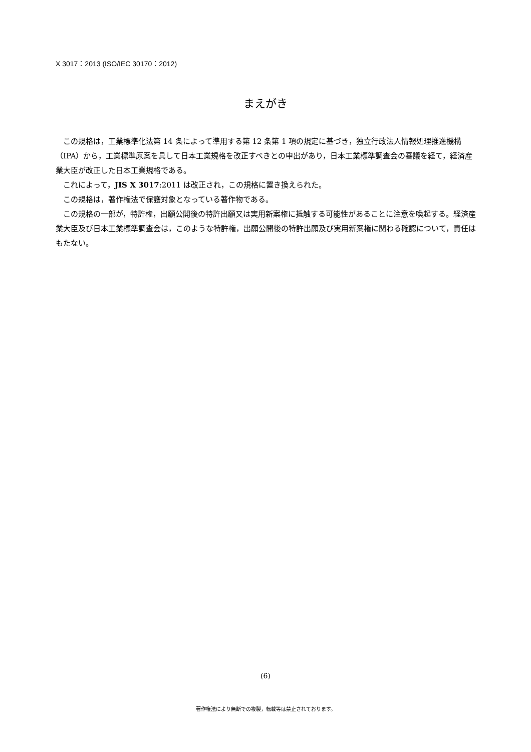X 3017：2013 (ISO/IEC 30170：2012)
まえがき
この規格は，工業標準化法第 14 条によって準用する第 12 条第 1 項の規定に基づき，独立行政法人情報処理推進機構（IPA）から，工業標準原案を具して日本工業規格を改正すべきとの申出があり，日本工業標準調査会の審議を経て，経済産業大臣が改正した日本工業規格である。
これによって，JIS X 3017:2011 は改正され，この規格に置き換えられた。
この規格は，著作権法で保護対象となっている著作物である。
この規格の一部が，特許権，出願公開後の特許出願又は実用新案権に抵触する可能性があることに注意を喚起する。経済産業大臣及び日本工業標準調査会は，このような特許権，出願公開後の特許出願及び実用新案権に関わる確認について，責任はもたない。
(6)
著作権法により無断での複製，転載等は禁止されております。